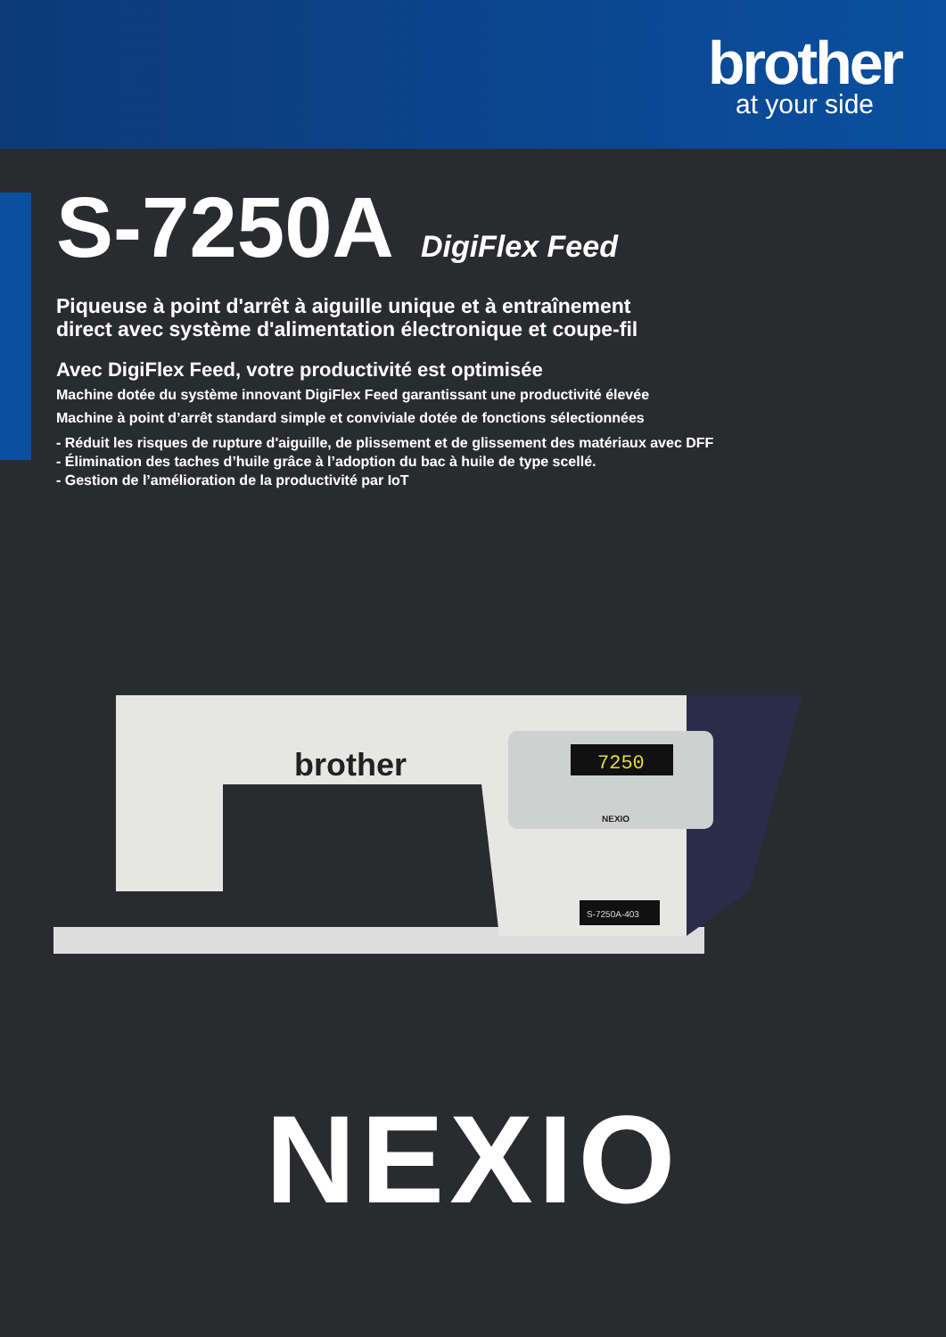brother
at your side
S-7250A DigiFlex Feed
Piqueuse à point d'arrêt à aiguille unique et à entraînement
direct avec système d'alimentation électronique et coupe-fil
Avec DigiFlex Feed, votre productivité est optimisée
Machine dotée du système innovant DigiFlex Feed garantissant une productivité élevée
Machine à point d’arrêt standard simple et conviviale dotée de fonctions sélectionnées
- Réduit les risques de rupture d'aiguille, de plissement et de glissement des matériaux avec DFF
- Élimination des taches d’huile grâce à l’adoption du bac à huile de type scellé.
- Gestion de l’amélioration de la productivité par IoT
7250
NEXIO
brother
S-7250A-403
NEXIO